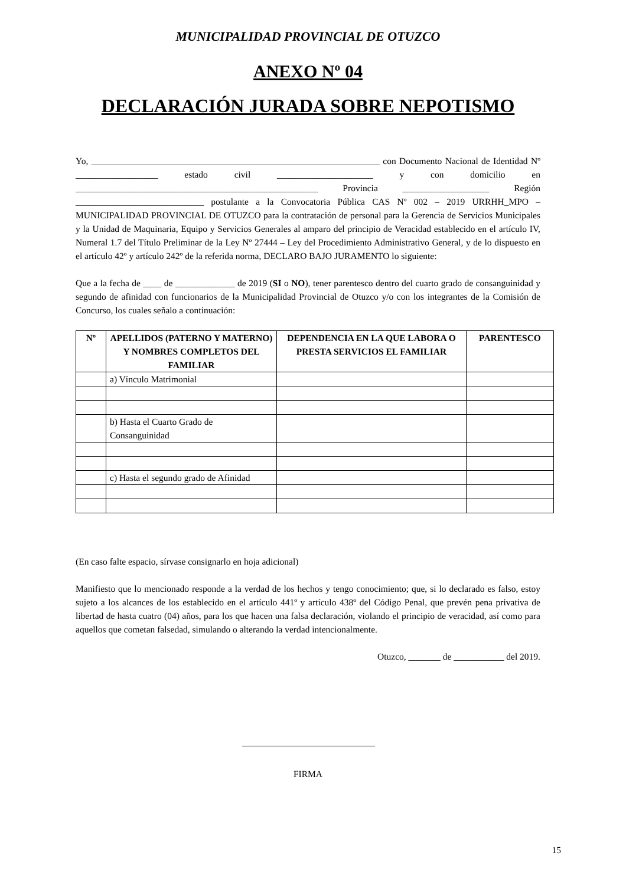MUNICIPALIDAD PROVINCIAL DE OTUZCO
ANEXO Nº 04
DECLARACIÓN JURADA SOBRE NEPOTISMO
Yo, _______________________________________________________________ con Documento Nacional de Identidad Nº __________________ estado civil _____________________ y con domicilio en _____________________________________________________ Provincia ___________________ Región ____________________________ postulante a la Convocatoria Pública CAS Nº 002 – 2019 URRHH_MPO – MUNICIPALIDAD PROVINCIAL DE OTUZCO para la contratación de personal para la Gerencia de Servicios Municipales y la Unidad de Maquinaria, Equipo y Servicios Generales al amparo del principio de Veracidad establecido en el artículo IV, Numeral 1.7 del Título Preliminar de la Ley Nº 27444 – Ley del Procedimiento Administrativo General, y de lo dispuesto en el artículo 42º y artículo 242º de la referida norma, DECLARO BAJO JURAMENTO lo siguiente:
Que a la fecha de ____ de _____________ de 2019 (SI o NO), tener parentesco dentro del cuarto grado de consanguinidad y segundo de afinidad con funcionarios de la Municipalidad Provincial de Otuzco y/o con los integrantes de la Comisión de Concurso, los cuales señalo a continuación:
| Nº | APELLIDOS (PATERNO Y MATERNO) Y NOMBRES COMPLETOS DEL FAMILIAR | DEPENDENCIA EN LA QUE LABORA O PRESTA SERVICIOS EL FAMILIAR | PARENTESCO |
| --- | --- | --- | --- |
| | a) Vínculo Matrimonial | | |
| | b) Hasta el Cuarto Grado de Consanguinidad | | |
| | c) Hasta el segundo grado de Afinidad | | |
(En caso falte espacio, sírvase consignarlo en hoja adicional)
Manifiesto que lo mencionado responde a la verdad de los hechos y tengo conocimiento; que, si lo declarado es falso, estoy sujeto a los alcances de los establecido en el artículo 441º y artículo 438º del Código Penal, que prevén pena privativa de libertad de hasta cuatro (04) años, para los que hacen una falsa declaración, violando el principio de veracidad, así como para aquellos que cometan falsedad, simulando o alterando la verdad intencionalmente.
Otuzco, _______ de ___________ del 2019.
FIRMA
15